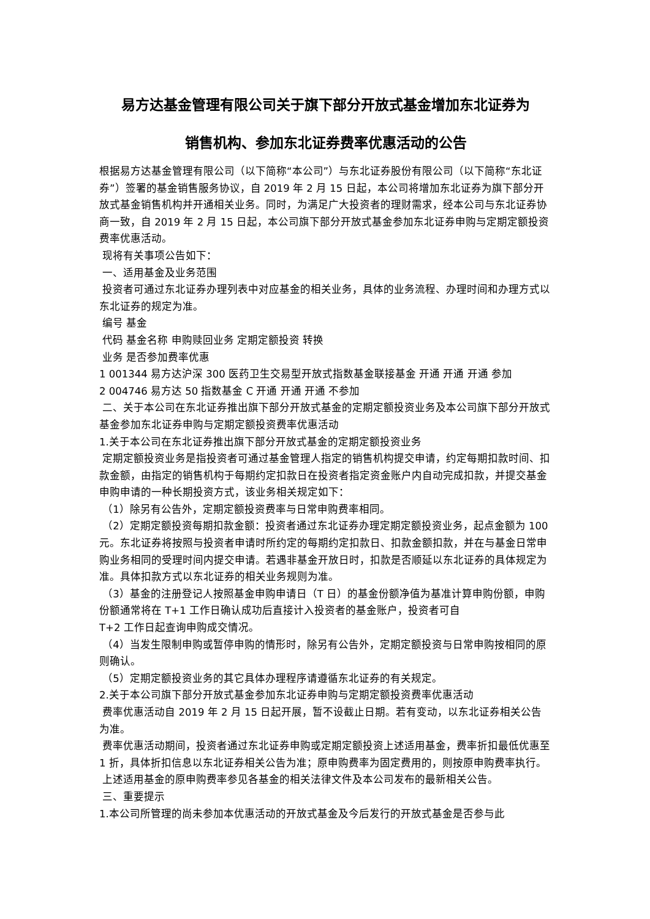易方达基金管理有限公司关于旗下部分开放式基金增加东北证券为
销售机构、参加东北证券费率优惠活动的公告
根据易方达基金管理有限公司（以下简称“本公司”）与东北证券股份有限公司（以下简称“东北证券”）签署的基金销售服务协议，自 2019 年 2 月 15 日起，本公司将增加东北证券为旗下部分开放式基金销售机构并开通相关业务。同时，为满足广大投资者的理财需求，经本公司与东北证券协商一致，自 2019 年 2 月 15 日起，本公司旗下部分开放式基金参加东北证券申购与定期定额投资费率优惠活动。
现将有关事项公告如下：
一、适用基金及业务范围
投资者可通过东北证券办理列表中对应基金的相关业务，具体的业务流程、办理时间和办理方式以东北证券的规定为准。
编号 基金
代码 基金名称 申购赎回业务 定期定额投资 转换
业务 是否参加费率优惠
1 001344 易方达沪深 300 医药卫生交易型开放式指数基金联接基金 开通 开通 开通 参加
2 004746 易方达 50 指数基金 C 开通 开通 开通 不参加
二、关于本公司在东北证券推出旗下部分开放式基金的定期定额投资业务及本公司旗下部分开放式基金参加东北证券申购与定期定额投资费率优惠活动
1.关于本公司在东北证券推出旗下部分开放式基金的定期定额投资业务
定期定额投资业务是指投资者可通过基金管理人指定的销售机构提交申请，约定每期扣款时间、扣款金额，由指定的销售机构于每期约定扣款日在投资者指定资金账户内自动完成扣款，并提交基金申购申请的一种长期投资方式，该业务相关规定如下：
（1）除另有公告外，定期定额投资费率与日常申购费率相同。
（2）定期定额投资每期扣款金额：投资者通过东北证券办理定期定额投资业务，起点金额为 100 元。东北证券将按照与投资者申请时所约定的每期约定扣款日、扣款金额扣款，并在与基金日常申购业务相同的受理时间内提交申请。若遇非基金开放日时，扣款是否顺延以东北证券的具体规定为准。具体扣款方式以东北证券的相关业务规则为准。
（3）基金的注册登记人按照基金申购申请日（T 日）的基金份额净值为基准计算申购份额，申购份额通常将在 T+1 工作日确认成功后直接计入投资者的基金账户，投资者可自
T+2 工作日起查询申购成交情况。
（4）当发生限制申购或暂停申购的情形时，除另有公告外，定期定额投资与日常申购按相同的原则确认。
（5）定期定额投资业务的其它具体办理程序请遵循东北证券的有关规定。
2.关于本公司旗下部分开放式基金参加东北证券申购与定期定额投资费率优惠活动
费率优惠活动自 2019 年 2 月 15 日起开展，暂不设截止日期。若有变动，以东北证券相关公告为准。
费率优惠活动期间，投资者通过东北证券申购或定期定额投资上述适用基金，费率折扣最低优惠至 1 折，具体折扣信息以东北证券相关公告为准；原申购费率为固定费用的，则按原申购费率执行。
上述适用基金的原申购费率参见各基金的相关法律文件及本公司发布的最新相关公告。
三、重要提示
1.本公司所管理的尚未参加本优惠活动的开放式基金及今后发行的开放式基金是否参与此